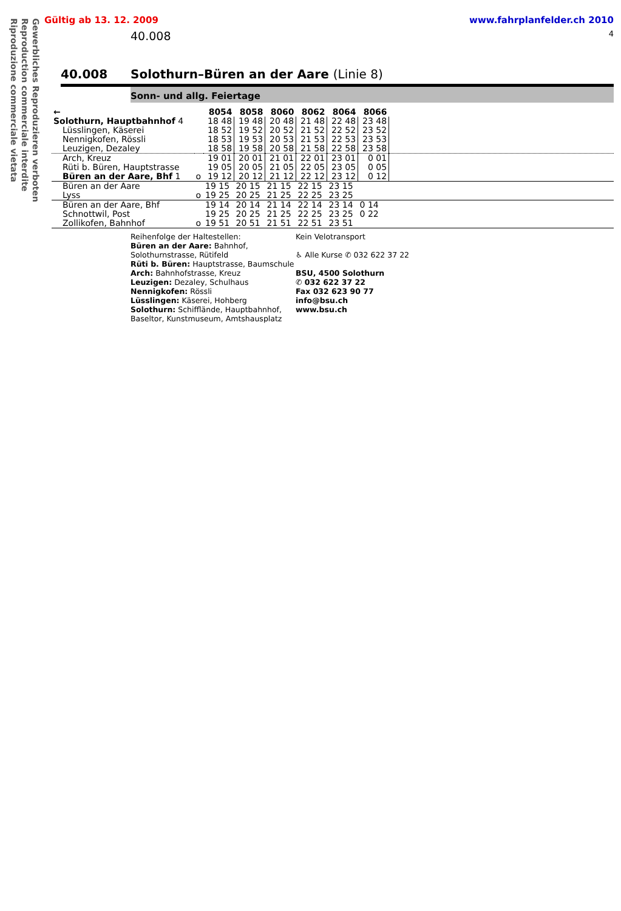Gewerbliches Reproduzieren verboten
Reproduction commerciale interdite
Riproduzione commerciale vietata
Gültig ab 13. 12. 2009 www.fahrplanfelder.ch 2010
40.008 4
40.008 Solothurn–Büren an der Aare (Linie 8)
Sonn- und allg. Feiertage
| ← | | 8054 | 8058 | 8060 | 8062 | 8064 | 8066 | |
| --- | --- | --- | --- | --- | --- | --- | --- | --- |
| Solothurn, Hauptbahnhof 4 | | 18 48 | 19 48 | 20 48 | 21 48 | 22 48 | 23 48 | |
| Lüsslingen, Käserei | | 18 52 | 19 52 | 20 52 | 21 52 | 22 52 | 23 52 | |
| Nennigkofen, Rössli | | 18 53 | 19 53 | 20 53 | 21 53 | 22 53 | 23 53 | |
| Leuzigen, Dezaley | | 18 58 | 19 58 | 20 58 | 21 58 | 22 58 | 23 58 | |
| Arch, Kreuz | | 19 01 | 20 01 | 21 01 | 22 01 | 23 01 | 0 01 | |
| Rüti b. Büren, Hauptstrasse | | 19 05 | 20 05 | 21 05 | 22 05 | 23 05 | 0 05 | |
| Büren an der Aare, Bhf 1 | o | 19 12 | 20 12 | 21 12 | 22 12 | 23 12 | 0 12 | |
| Büren an der Aare | | 19 15 | 20 15 | 21 15 | 22 15 | 23 15 | | |
| Lyss | o | 19 25 | 20 25 | 21 25 | 22 25 | 23 25 | | |
| Büren an der Aare, Bhf | | 19 14 | 20 14 | 21 14 | 22 14 | 23 14 | 0 14 | |
| Schnottwil, Post | | 19 25 | 20 25 | 21 25 | 22 25 | 23 25 | 0 22 | |
| Zollikofen, Bahnhof | o | 19 51 | 20 51 | 21 51 | 22 51 | 23 51 | | |
Reihenfolge der Haltestellen:
Büren an der Aare: Bahnhof, Solothurnstrasse, Rütifeld
Rüti b. Büren: Hauptstrasse, Baumschule
Arch: Bahnhofstrasse, Kreuz
Leuzigen: Dezaley, Schulhaus
Nennigkofen: Rössli
Lüsslingen: Käserei, Hohberg
Solothurn: Schifflände, Hauptbahnhof, Baseltor, Kunstmuseum, Amtshausplatz
Kein Velotransport
♿ Alle Kurse ✆ 032 622 37 22
BSU, 4500 Solothurn
✆ 032 622 37 22
Fax 032 623 90 77
info@bsu.ch
www.bsu.ch